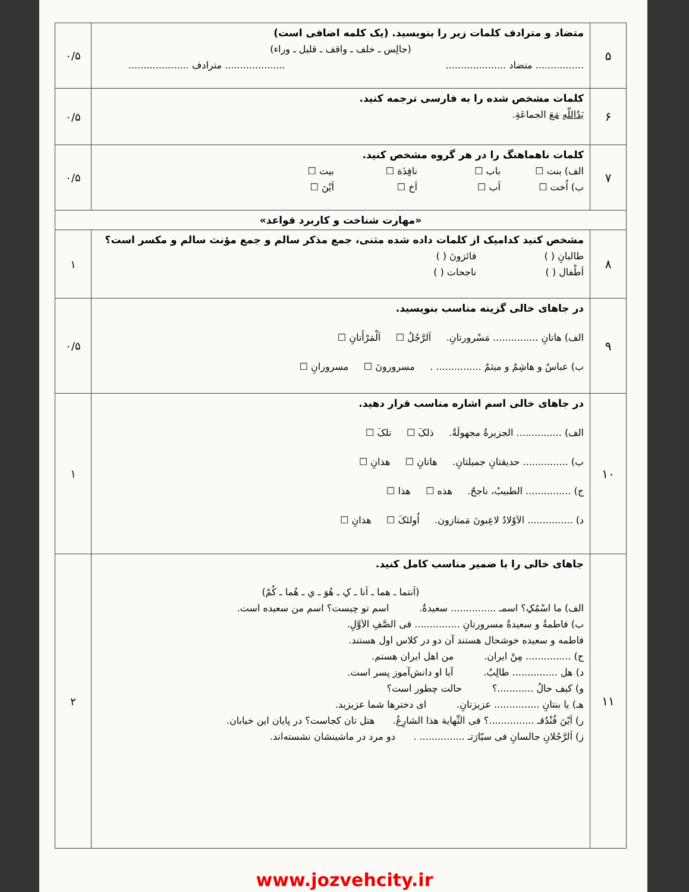| ۵ | متضاد و مترادف کلمات زیر را بنویسید. (یک کلمه اضافی است) (جالِس ـ خلف ـ واقف ـ قلیل ـ وراء) ................ متضاد .................... .................... مترادف .................... | ۰/۵ |
| ۶ | کلمات مشخص شده را به فارسی ترجمه کنید. یَدُاللّهِ مَعَ الجماعَةِ. | ۰/۵ |
| ۷ | کلمات ناهماهنگ را در هر گروه مشخص کنید. الف) بنت ☐ باب ☐ نافِذَة ☐ بیت ☐ ب) اُخت ☐ اَب ☐ اَخ ☐ اَیْنَ ☐ | ۰/۵ |
| «مهارت شناخت و کاربرد قواعد» | | |
| ۸ | مشخص کنید کدامیک از کلمات داده شده مثنی، جمع مذکر سالم و جمع مؤنث سالم و مکسر است؟ طالبانِ ( ) فائزونَ ( ) اَطْفال ( ) ناجحات ( ) | ۱ |
| ۹ | در جاهای خالی گزینه مناسب بنویسید. الف) هاتانِ ............... مَسْرورتانِ. اَلرَّجُلُ ☐ اَلْمَرْأَتانِ ☐ ب) عباسٌ و هاشِمٌ و میثمٌ ............... . مسرورونَ ☐ مسرورانِ ☐ | ۰/۵ |
| ۱۰ | در جاهای خالی اسم اشاره مناسب قرار دهید. الف) ............... الجزیرةُ مجهولَةٌ. ذلکَ ☐ تلکَ ☐ ب) ............... حدیقتانِ جمیلتانِ. هاتانِ ☐ هذانِ ☐ ج) ............... الطبیبُ، ناجحٌ. هذه ☐ هذا ☐ د) ............... الاَوْلادُ لاعِبونَ مَمتازون. اُولئکَ ☐ هذانِ ☐ | ۱ |
| ۱۱ | جاهای خالی را با ضمیر مناسب کامل کنید. (اَنتما ـ هما ـ اَنا ـ کِ ـ هُوَ ـ ي ـ هُما ـ کُمْ) الف) ما اسْمُکِ؟ اسمـ ............... سعیدةٌ. اسم تو چیست؟ اسم من سعیده است. ب) فاطمةُ و سعیدةُ مسرورتانِ ............... فی الصَّفِ الاَوَّلِ. فاطمه و سعیده خوشحال هستند آن دو در کلاس اول هستند. ج) ............... مِنْ ایران. من اهل ایران هستم. د) هل ............... طالِبٌ. آیا او دانش‌آموز پسر است. و) کیف حالُ ............؟ حالت چطور است؟ هـ) یا بنتانِ ............... عزیزتانِ. ای دخترها شما عزیزید. ر) اَیْنَ فُنْدُقـ ...............؟ فی النِّهایة هذا الشارِعُ. هتل تان کجاست؟ در پایان این خیابان. ز) اَلرَّجُلانِ جالسانِ فی سیّارَتـ ............... . دو مرد در ماشینشان نشسته‌اند. | ۲ |
www.jozvehcity.ir